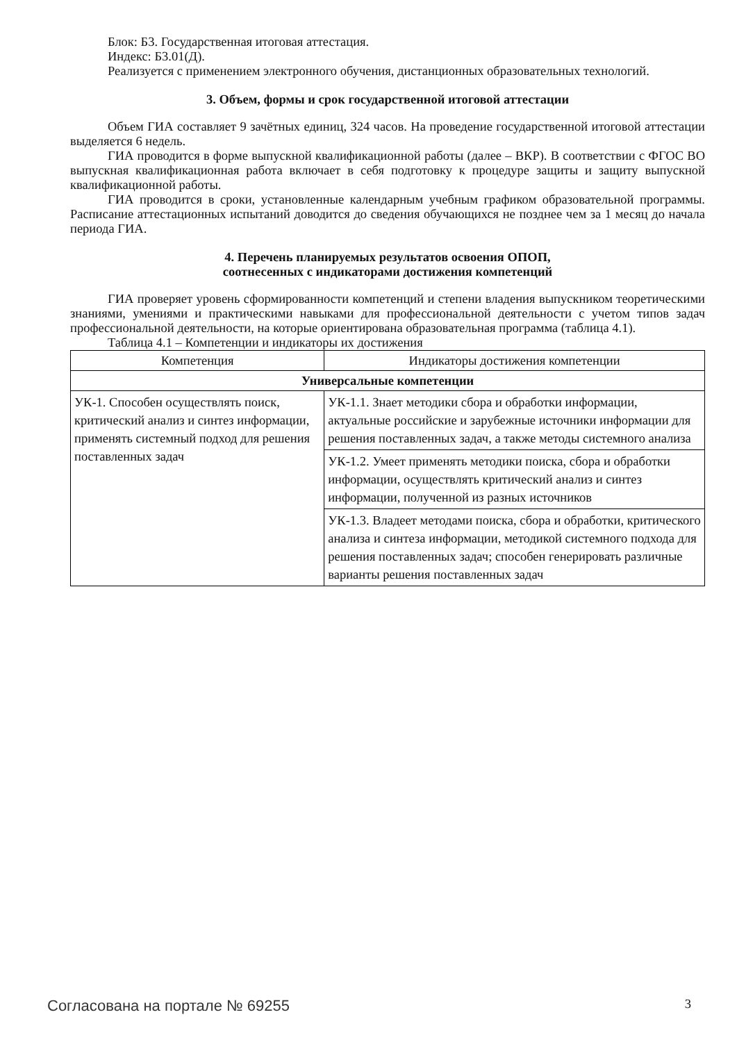Блок: Б3. Государственная итоговая аттестация.
Индекс: Б3.01(Д).
Реализуется с применением электронного обучения, дистанционных образовательных технологий.
3. Объем, формы и срок государственной итоговой аттестации
Объем ГИА составляет 9 зачётных единиц, 324 часов. На проведение государственной итоговой аттестации выделяется 6 недель.
ГИА проводится в форме выпускной квалификационной работы (далее – ВКР). В соответствии с ФГОС ВО выпускная квалификационная работа включает в себя подготовку к процедуре защиты и защиту выпускной квалификационной работы.
ГИА проводится в сроки, установленные календарным учебным графиком образовательной программы. Расписание аттестационных испытаний доводится до сведения обучающихся не позднее чем за 1 месяц до начала периода ГИА.
4. Перечень планируемых результатов освоения ОПОП,
соотнесенных с индикаторами достижения компетенций
ГИА проверяет уровень сформированности компетенций и степени владения выпускником теоретическими знаниями, умениями и практическими навыками для профессиональной деятельности с учетом типов задач профессиональной деятельности, на которые ориентирована образовательная программа (таблица 4.1).
Таблица 4.1 – Компетенции и индикаторы их достижения
| Компетенция | Индикаторы достижения компетенции |
| --- | --- |
| Универсальные компетенции | |
| УК-1. Способен осуществлять поиск, критический анализ и синтез информации, применять системный подход для решения поставленных задач | УК-1.1. Знает методики сбора и обработки информации, актуальные российские и зарубежные источники информации для решения поставленных задач, а также методы системного анализа |
| | УК-1.2. Умеет применять методики поиска, сбора и обработки информации, осуществлять критический анализ и синтез информации, полученной из разных источников |
| | УК-1.3. Владеет методами поиска, сбора и обработки, критического анализа и синтеза информации, методикой системного подхода для решения поставленных задач; способен генерировать различные варианты решения поставленных задач |
Согласована на портале № 69255 3